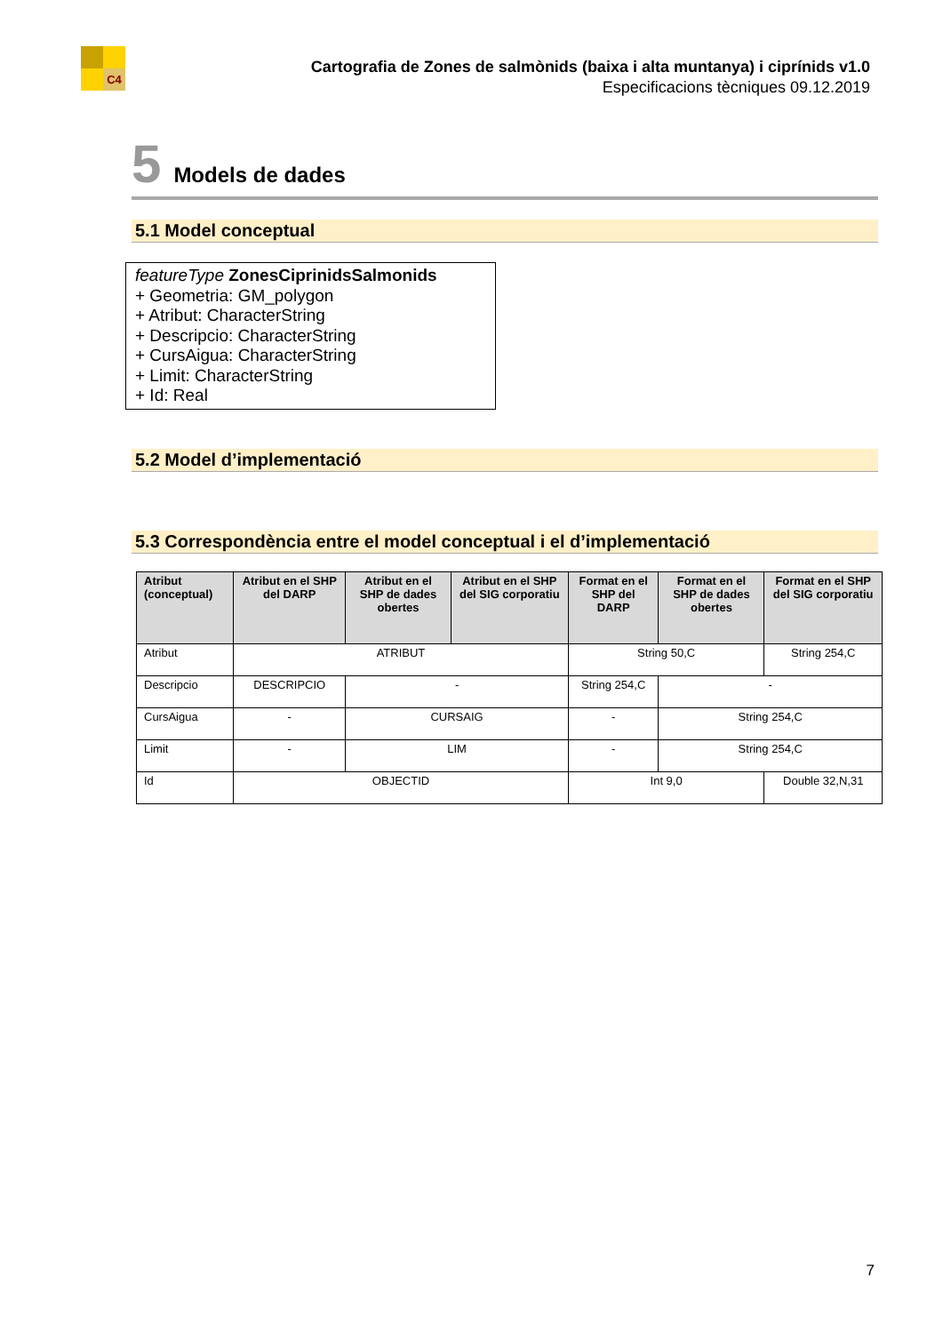C4
Cartografia de Zones de salmònids (baixa i alta muntanya) i ciprínids v1.0
Especificacions tècniques 09.12.2019
5 Models de dades
5.1 Model conceptual
featureType ZonesCiprinidsSalmonids
+ Geometria: GM_polygon
+ Atribut: CharacterString
+ Descripcio: CharacterString
+ CursAigua: CharacterString
+ Limit: CharacterString
+ Id: Real
5.2 Model d’implementació
5.3 Correspondència entre el model conceptual i el d’implementació
| Atribut (conceptual) | Atribut en el SHP del DARP | Atribut en el SHP de dades obertes | Atribut en el SHP del SIG corporatiu | Format en el SHP del DARP | Format en el SHP de dades obertes | Format en el SHP del SIG corporatiu |
| --- | --- | --- | --- | --- | --- | --- |
| Atribut | ATRIBUT | | | String 50,C | | String 254,C |
| Descripcio | DESCRIPCIO | - | | String 254,C | - | |
| CursAigua | - | CURSAIG | | - | String 254,C | |
| Limit | - | LIM | | - | String 254,C | |
| Id | OBJECTID | | | Int 9,0 | | Double 32,N,31 |
7